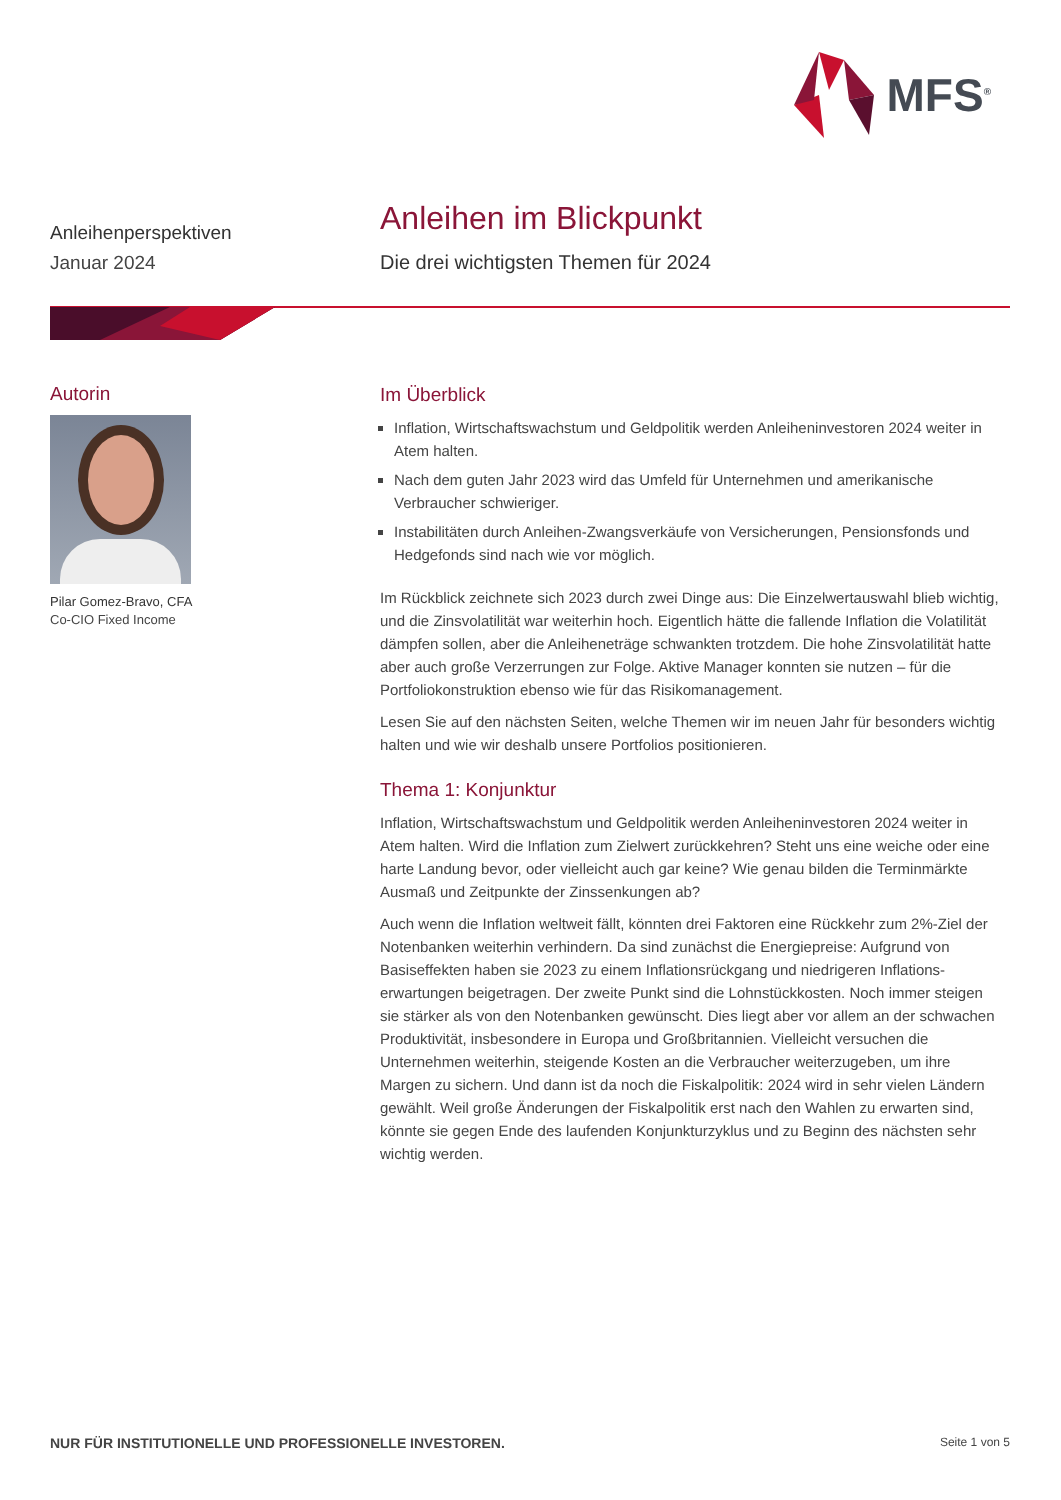MFS<sup>®</sup>
Anleihenperspektiven
Januar 2024
Anleihen im Blickpunkt
Die drei wichtigsten Themen für 2024
Autorin
Pilar Gomez-Bravo, CFA
Co-CIO Fixed Income
Im Überblick
Inflation, Wirtschaftswachstum und Geldpolitik werden Anleiheninvestoren 2024 weiter in Atem halten.
Nach dem guten Jahr 2023 wird das Umfeld für Unternehmen und amerikanische Verbraucher schwieriger.
Instabilitäten durch Anleihen-Zwangsverkäufe von Versicherungen, Pensionsfonds und Hedgefonds sind nach wie vor möglich.
Im Rückblick zeichnete sich 2023 durch zwei Dinge aus: Die Einzelwertauswahl blieb wichtig, und die Zinsvolatilität war weiterhin hoch. Eigentlich hätte die fallende Inflation die Volatilität dämpfen sollen, aber die Anleiheneträge schwankten trotzdem. Die hohe Zinsvolatilität hatte aber auch große Verzerrungen zur Folge. Aktive Manager konnten sie nutzen – für die Portfoliokonstruktion ebenso wie für das Risikomanagement.
Lesen Sie auf den nächsten Seiten, welche Themen wir im neuen Jahr für besonders wichtig halten und wie wir deshalb unsere Portfolios positionieren.
Thema 1: Konjunktur
Inflation, Wirtschaftswachstum und Geldpolitik werden Anleiheninvestoren 2024 weiter in Atem halten. Wird die Inflation zum Zielwert zurückkehren? Steht uns eine weiche oder eine harte Landung bevor, oder vielleicht auch gar keine? Wie genau bilden die Terminmärkte Ausmaß und Zeitpunkte der Zinssenkungen ab?
Auch wenn die Inflation weltweit fällt, könnten drei Faktoren eine Rückkehr zum 2%-Ziel der Notenbanken weiterhin verhindern. Da sind zunächst die Energiepreise: Aufgrund von Basiseffekten haben sie 2023 zu einem Inflationsrückgang und niedrigeren Inflations­erwartungen beigetragen. Der zweite Punkt sind die Lohnstückkosten. Noch immer steigen sie stärker als von den Notenbanken gewünscht. Dies liegt aber vor allem an der schwachen Produktivität, insbesondere in Europa und Großbritannien. Vielleicht versuchen die Unternehmen weiterhin, steigende Kosten an die Verbraucher weiterzugeben, um ihre Margen zu sichern. Und dann ist da noch die Fiskalpolitik: 2024 wird in sehr vielen Ländern gewählt. Weil große Änderungen der Fiskalpolitik erst nach den Wahlen zu erwarten sind, könnte sie gegen Ende des laufenden Konjunkturzyklus und zu Beginn des nächsten sehr wichtig werden.
NUR FÜR INSTITUTIONELLE UND PROFESSIONELLE INVESTOREN. Seite 1 von 5